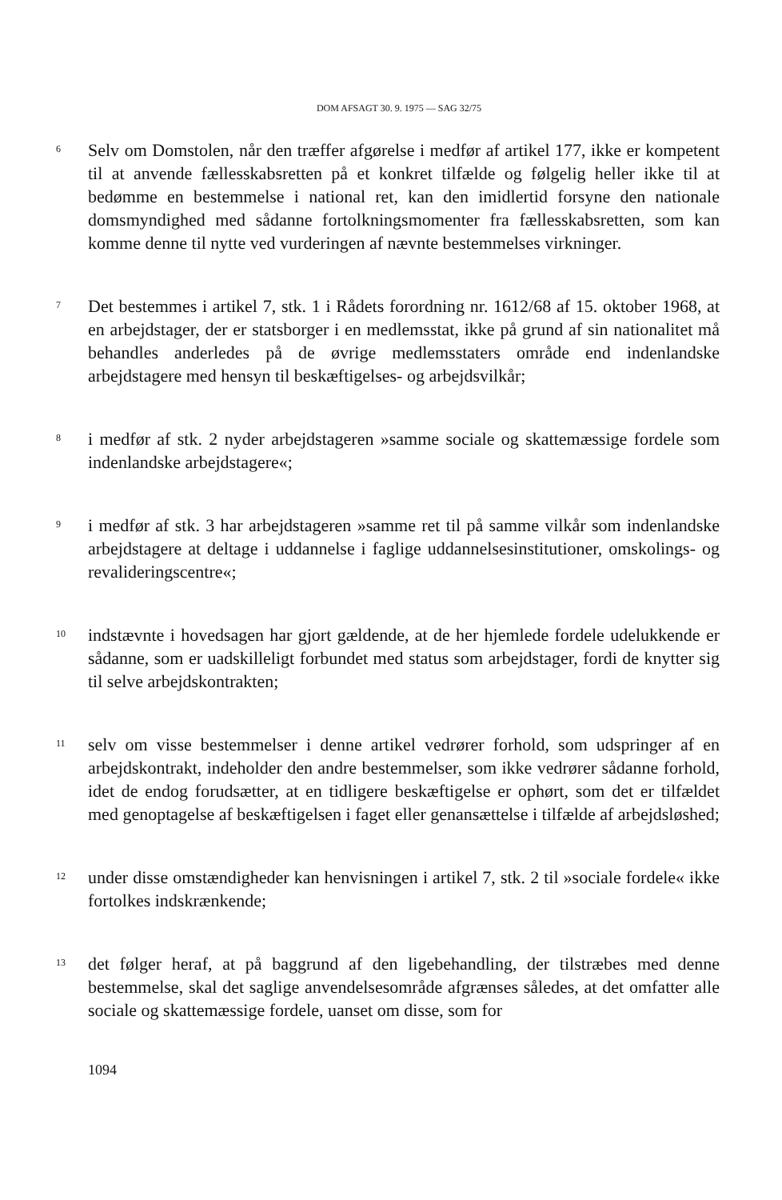DOM AFSAGT 30. 9. 1975 — SAG 32/75
6
Selv om Domstolen, når den træffer afgørelse i medfør af artikel 177, ikke er kompetent til at anvende fællesskabsretten på et konkret tilfælde og følgelig heller ikke til at bedømme en bestemmelse i national ret, kan den imidlertid forsyne den nationale domsmyndighed med sådanne fortolkningsmomenter fra fællesskabsretten, som kan komme denne til nytte ved vurderingen af nævnte bestemmelses virkninger.
7
Det bestemmes i artikel 7, stk. 1 i Rådets forordning nr. 1612/68 af 15. oktober 1968, at en arbejdstager, der er statsborger i en medlemsstat, ikke på grund af sin nationalitet må behandles anderledes på de øvrige medlemsstaters område end indenlandske arbejdstagere med hensyn til beskæftigelses- og arbejdsvilkår;
8
i medfør af stk. 2 nyder arbejdstageren »samme sociale og skattemæssige fordele som indenlandske arbejdstagere«;
9
i medfør af stk. 3 har arbejdstageren »samme ret til på samme vilkår som indenlandske arbejdstagere at deltage i uddannelse i faglige uddannelsesinstitutioner, omskolings- og revalideringscentre«;
10
indstævnte i hovedsagen har gjort gældende, at de her hjemlede fordele udelukkende er sådanne, som er uadskilleligt forbundet med status som arbejdstager, fordi de knytter sig til selve arbejdskontrakten;
11
selv om visse bestemmelser i denne artikel vedrører forhold, som udspringer af en arbejdskontrakt, indeholder den andre bestemmelser, som ikke vedrører sådanne forhold, idet de endog forudsætter, at en tidligere beskæftigelse er ophørt, som det er tilfældet med genoptagelse af beskæftigelsen i faget eller genansættelse i tilfælde af arbejdsløshed;
12
under disse omstændigheder kan henvisningen i artikel 7, stk. 2 til »sociale fordele« ikke fortolkes indskrænkende;
13
det følger heraf, at på baggrund af den ligebehandling, der tilstræbes med denne bestemmelse, skal det saglige anvendelsesområde afgrænses således, at det omfatter alle sociale og skattemæssige fordele, uanset om disse, som for
1094